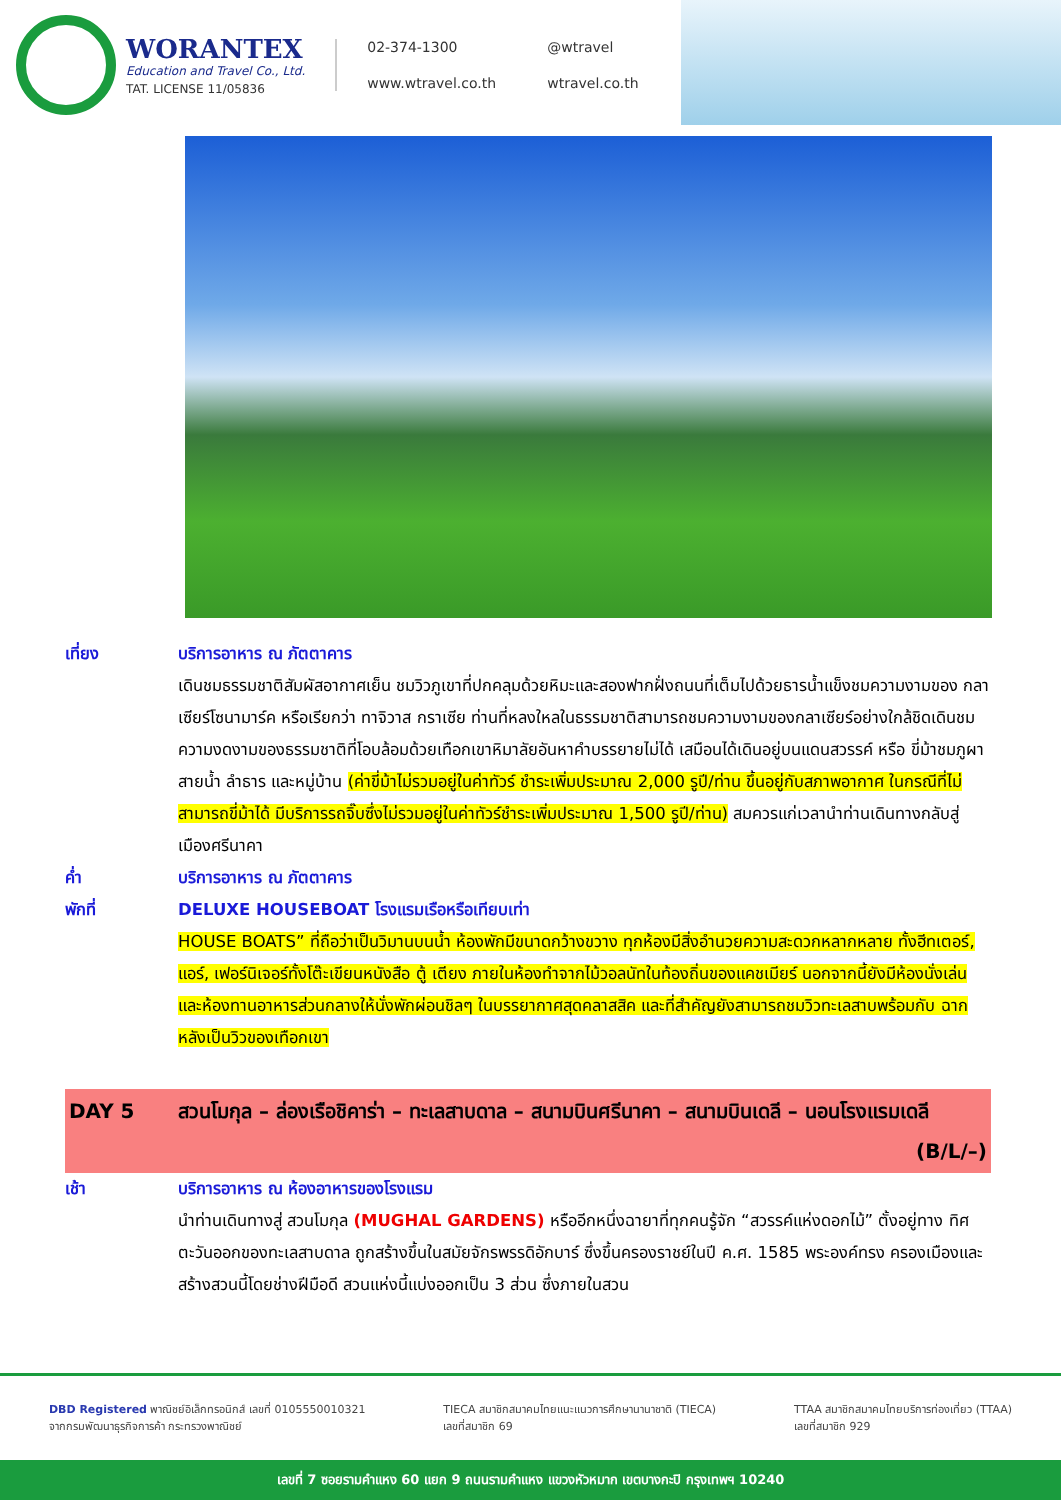WORANTEX
Education and Travel Co., Ltd.
TAT. LICENSE 11/05836
02-374-1300
@wtravel
www.wtravel.co.th
wtravel.co.th
เที่ยง บริการอาหาร ณ ภัตตาคาร
เดินชมธรรมชาติสัมผัสอากาศเย็น ชมวิวภูเขาที่ปกคลุมด้วยหิมะและสองฟากฝั่งถนนที่เต็มไปด้วยธารน้ำแข็งชมความงามของ กลาเซียร์โซนามาร์ค หรือเรียกว่า ทาจิวาส กราเซีย ท่านที่หลงใหลในธรรมชาติสามารถชมความงามของกลาเซียร์อย่างใกล้ชิดเดินชมความงดงามของธรรมชาติที่โอบล้อมด้วยเทือกเขาหิมาลัยอันหาคำบรรยายไม่ได้ เสมือนได้เดินอยู่บนแดนสวรรค์ หรือ ขี่ม้าชมภูผา สายน้ำ ลำธาร และหมู่บ้าน (ค่าขี่ม้าไม่รวมอยู่ในค่าทัวร์ ชำระเพิ่มประมาณ 2,000 รูปี/ท่าน ขึ้นอยู่กับสภาพอากาศ ในกรณีที่ไม่สามารถขี่ม้าได้ มีบริการรถจิ๊บซึ่งไม่รวมอยู่ในค่าทัวร์ชำระเพิ่มประมาณ 1,500 รูปี/ท่าน) สมควรแก่เวลานำท่านเดินทางกลับสู่เมืองศรีนาคา
ค่ำ บริการอาหาร ณ ภัตตาคาร
พักที่ DELUXE HOUSEBOAT โรงแรมเรือหรือเทียบเท่า
HOUSE BOATS” ที่ถือว่าเป็นวิมานบนน้ำ ห้องพักมีขนาดกว้างขวาง ทุกห้องมีสิ่งอำนวยความสะดวกหลากหลาย ทั้งฮีทเตอร์, แอร์, เฟอร์นิเจอร์ทั้งโต๊ะเขียนหนังสือ ตู้ เตียง ภายในห้องทำจากไม้วอลนัทในท้องถิ่นของแคชเมียร์ นอกจากนี้ยังมีห้องนั่งเล่นและห้องทานอาหารส่วนกลางให้นั่งพักผ่อนชิลๆ ในบรรยากาศสุดคลาสสิค และที่สำคัญยังสามารถชมวิวทะเลสาบพร้อมกับ ฉากหลังเป็นวิวของเทือกเขา
DAY 5 สวนโมกุล – ล่องเรือชิคาร่า – ทะเลสาบดาล – สนามบินศรีนาคา – สนามบินเดลี – นอนโรงแรมเดลี (B/L/–)
เช้า บริการอาหาร ณ ห้องอาหารของโรงแรม
นำท่านเดินทางสู่ สวนโมกุล (MUGHAL GARDENS) หรืออีกหนึ่งฉายาที่ทุกคนรู้จัก “สวรรค์แห่งดอกไม้” ตั้งอยู่ทาง ทิศตะวันออกของทะเลสาบดาล ถูกสร้างขึ้นในสมัยจักรพรรดิอักบาร์ ซึ่งขึ้นครองราชย์ในปี ค.ศ. 1585 พระองค์ทรง ครองเมืองและสร้างสวนนี้โดยช่างฝีมือดี สวนแห่งนี้แบ่งออกเป็น 3 ส่วน ซึ่งภายในสวน
DBD Registered พาณิชย์อิเล็กทรอนิกส์ เลขที่ 0105550010321
จากกรมพัฒนาธุรกิจการค้า กระทรวงพาณิชย์
TIECA สมาชิกสมาคมไทยแนะแนวการศึกษานานาชาติ (TIECA)
เลขที่สมาชิก 69
TTAA สมาชิกสมาคมไทยบริการท่องเที่ยว (TTAA)
เลขที่สมาชิก 929
เลขที่ 7 ซอยรามคำแหง 60 แยก 9 ถนนรามคำแหง แขวงหัวหมาก เขตบางกะปิ กรุงเทพฯ 10240